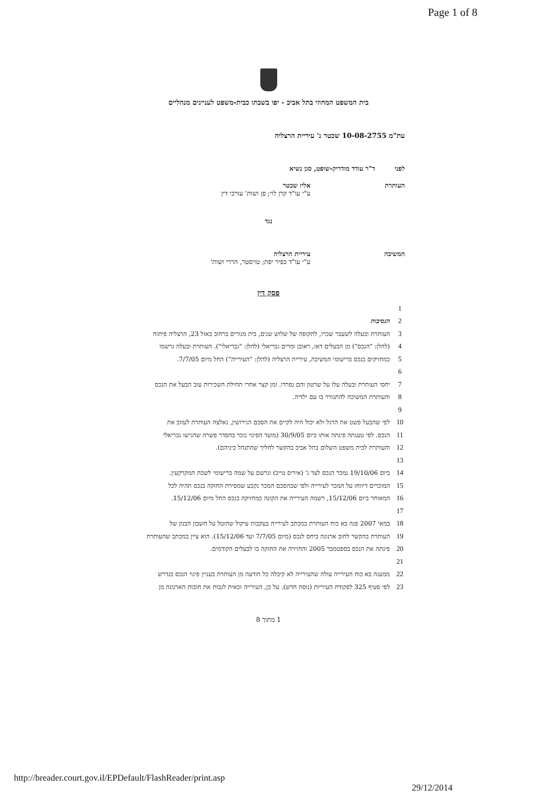Page 1 of 8
בית המשפט המחוזי בתל אביב - יפו בשבתו כבית-משפט לעניינים מנהליים
עת"מ 10-08-2755 שכטר נ' עיריית הרצליה
לפני ד"ר עודד מודריק-שופט, סגן נשיא
העותרת אליז שכטר
ע"י עו"ד קרן לוי; פן ושות' עורכי דין
נגד
המשיבה עיריית הרצליה
ע"י עו"ד כפיר יפת; טויסטר, הררי ושות'
פסק דין
1
2 הנסיבות
3 העותרת ובעלה לשעבר שכרו, לתקופה של שלוש שנים, בית מגורים ברחוב באזל 23, הרצליה פיתוח
4 (להלן: "הנכס") מן הבעלים דאז, ראובן ומרים גבריאלי (להלן: "גבריאלי"). העותרת ובעלה נרשמו
5 כמחזיקים בנכס ברישומי המשיבה, עיריית הרצליה (להלן: "העירייה") החל מיום 7/7/05.
6
7 יחסי העותרת ובעלה עלו על שרטון והם נפרדו. זמן קצר אחרי תחילת השכירות עזב הבעל את הנכס
8 והעותרת המשיכה להתגורר בו עם ילדיה.
9
10 לפי שהבעל פשט את הרגל ולא יכול היה לקיים את הסכם הגירושין, נאלצה העותרת לעזוב את
11 הנכס. לפי טענתה פינתה אותו ביום 30/9/05 (מועד הפינוי נזכר בהסדר פשרה שהגישו גבריאלי
12 והעותרת לבית משפט השלום בתל אביב בהקשר לחליך שהתנהל ביניהם).
13
14 ביום 19/10/06 נמכר הנכס לצד ג' (איריס טייב) ונרשם על שמה ברישומי לשכת המקרקעין.
15 המוכרים דיווחו על המכר לעירייה ולפי שבהסכם המכר נקבע שמסירת החזקה בנכס תהיה לכל
16 המאוחר ביום 15/12/06, רשמה העירייה את הקונה כמחזיקה בנכס החל מיום 15/12/06.
17
18 במאי 2007 פנה בא כוח העותרת במכתב לעירייה בעקבות עיקול שהוטל על חשבון הבנק של
19 העותרת בהקשר לחוב ארנונה ביחס לנכס (מיום 7/7/05 ועד 15/12/06). הוא ציין במכתב שהעותרת
20 פינתה את הנכס בספטמבר 2005 והחזירה את החזקה בו לבעלים הקודמים.
21
22 ממענה בא כוח העירייה עולה שהעירייה לא קיבלה כל הודעה מן העותרת בעניין פינוי הנכס כנדרש
23 לפי סעיף 325 לפקודת העיריות (נוסח חדש). על כן, העירייה זכאית לגבות את חובות הארנונה מן
1 מתוך 8
http://breader.court.gov.il/EPDefault/FlashReader/print.asp 29/12/2014